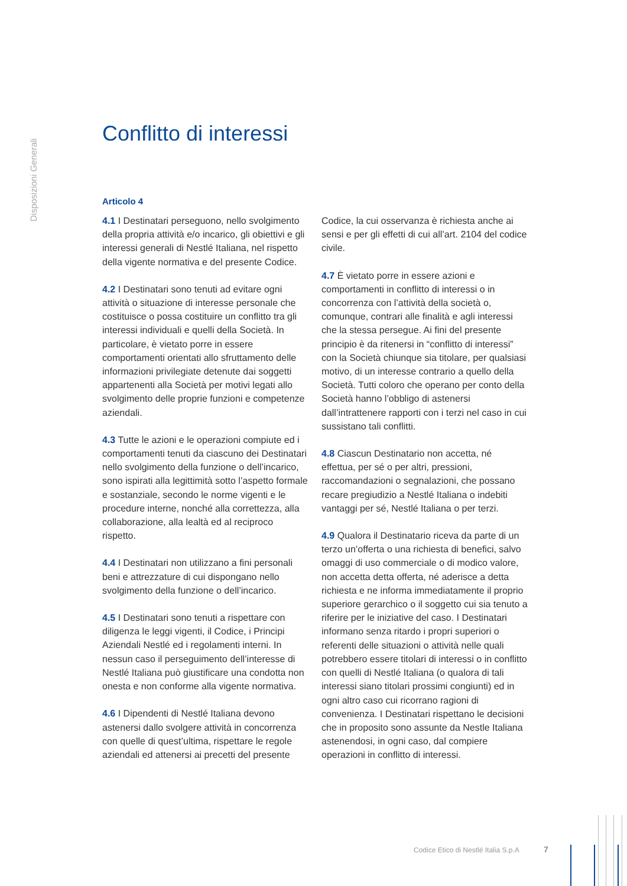Disposizioni Generali
Conflitto di interessi
Articolo 4
4.1 I Destinatari perseguono, nello svolgimento della propria attività e/o incarico, gli obiettivi e gli interessi generali di Nestlé Italiana, nel rispetto della vigente normativa e del presente Codice.
4.2 I Destinatari sono tenuti ad evitare ogni attività o situazione di interesse personale che costituisce o possa costituire un conflitto tra gli interessi individuali e quelli della Società. In particolare, è vietato porre in essere comportamenti orientati allo sfruttamento delle informazioni privilegiate detenute dai soggetti appartenenti alla Società per motivi legati allo svolgimento delle proprie funzioni e competenze aziendali.
4.3 Tutte le azioni e le operazioni compiute ed i comportamenti tenuti da ciascuno dei Destinatari nello svolgimento della funzione o dell’incarico, sono ispirati alla legittimità sotto l’aspetto formale e sostanziale, secondo le norme vigenti e le procedure interne, nonché alla correttezza, alla collaborazione, alla lealtà ed al reciproco rispetto.
4.4 I Destinatari non utilizzano a fini personali beni e attrezzature di cui dispongano nello svolgimento della funzione o dell’incarico.
4.5 I Destinatari sono tenuti a rispettare con diligenza le leggi vigenti, il Codice, i Principi Aziendali Nestlé ed i regolamenti interni. In nessun caso il perseguimento dell’interesse di Nestlé Italiana può giustificare una condotta non onesta e non conforme alla vigente normativa.
4.6 I Dipendenti di Nestlé Italiana devono astenersi dallo svolgere attività in concorrenza con quelle di quest’ultima, rispettare le regole aziendali ed attenersi ai precetti del presente Codice, la cui osservanza è richiesta anche ai sensi e per gli effetti di cui all’art. 2104 del codice civile.
4.7 È vietato porre in essere azioni e comportamenti in conflitto di interessi o in concorrenza con l’attività della società o, comunque, contrari alle finalità e agli interessi che la stessa persegue. Ai fini del presente principio è da ritenersi in “conflitto di interessi” con la Società chiunque sia titolare, per qualsiasi motivo, di un interesse contrario a quello della Società. Tutti coloro che operano per conto della Società hanno l’obbligo di astenersi dall’intrattenere rapporti con i terzi nel caso in cui sussistano tali conflitti.
4.8 Ciascun Destinatario non accetta, né effettua, per sé o per altri, pressioni, raccomandazioni o segnalazioni, che possano recare pregiudizio a Nestlé Italiana o indebiti vantaggi per sé, Nestlé Italiana o per terzi.
4.9 Qualora il Destinatario riceva da parte di un terzo un’offerta o una richiesta di benefici, salvo omaggi di uso commerciale o di modico valore, non accetta detta offerta, né aderisce a detta richiesta e ne informa immediatamente il proprio superiore gerarchico o il soggetto cui sia tenuto a riferire per le iniziative del caso. I Destinatari informano senza ritardo i propri superiori o referenti delle situazioni o attività nelle quali potrebbero essere titolari di interessi o in conflitto con quelli di Nestlé Italiana (o qualora di tali interessi siano titolari prossimi congiunti) ed in ogni altro caso cui ricorrano ragioni di convenienza. I Destinatari rispettano le decisioni che in proposito sono assunte da Nestle Italiana astenendosi, in ogni caso, dal compiere operazioni in conflitto di interessi.
Codice Etico di Nestlé Italia S.p.A
7